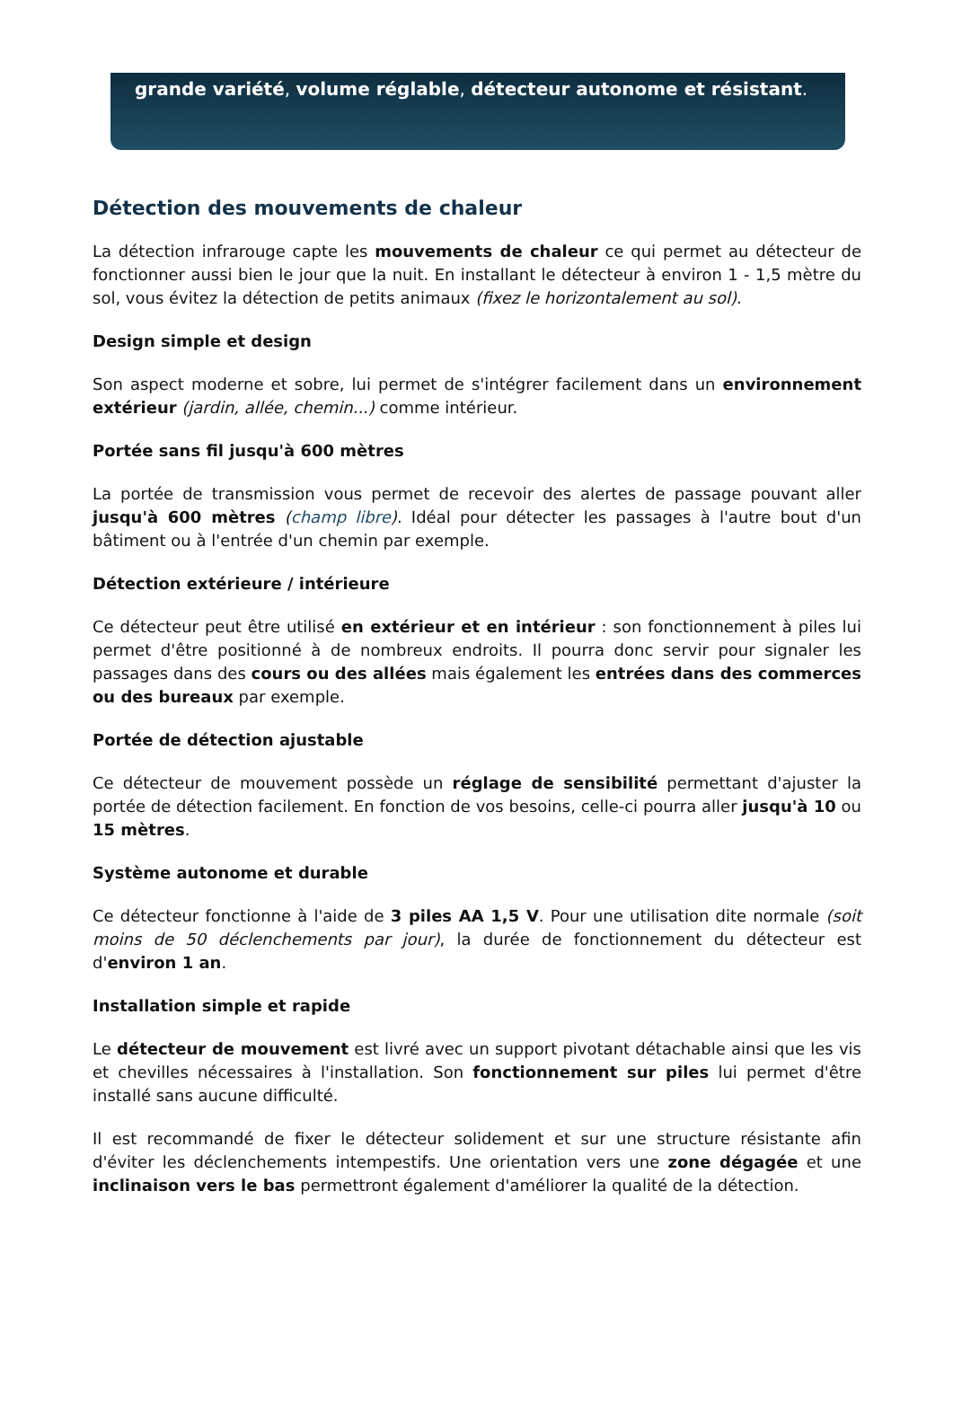grande variété, volume réglable, détecteur autonome et résistant.
Détection des mouvements de chaleur
La détection infrarouge capte les mouvements de chaleur ce qui permet au détecteur de fonctionner aussi bien le jour que la nuit. En installant le détecteur à environ 1 - 1,5 mètre du sol, vous évitez la détection de petits animaux (fixez le horizontalement au sol).
Design simple et design
Son aspect moderne et sobre, lui permet de s'intégrer facilement dans un environnement extérieur (jardin, allée, chemin...) comme intérieur.
Portée sans fil jusqu'à 600 mètres
La portée de transmission vous permet de recevoir des alertes de passage pouvant aller jusqu'à 600 mètres (champ libre). Idéal pour détecter les passages à l'autre bout d'un bâtiment ou à l'entrée d'un chemin par exemple.
Détection extérieure / intérieure
Ce détecteur peut être utilisé en extérieur et en intérieur : son fonctionnement à piles lui permet d'être positionné à de nombreux endroits. Il pourra donc servir pour signaler les passages dans des cours ou des allées mais également les entrées dans des commerces ou des bureaux par exemple.
Portée de détection ajustable
Ce détecteur de mouvement possède un réglage de sensibilité permettant d'ajuster la portée de détection facilement. En fonction de vos besoins, celle-ci pourra aller jusqu'à 10 ou 15 mètres.
Système autonome et durable
Ce détecteur fonctionne à l'aide de 3 piles AA 1,5 V. Pour une utilisation dite normale (soit moins de 50 déclenchements par jour), la durée de fonctionnement du détecteur est d'environ 1 an.
Installation simple et rapide
Le détecteur de mouvement est livré avec un support pivotant détachable ainsi que les vis et chevilles nécessaires à l'installation. Son fonctionnement sur piles lui permet d'être installé sans aucune difficulté.
Il est recommandé de fixer le détecteur solidement et sur une structure résistante afin d'éviter les déclenchements intempestifs. Une orientation vers une zone dégagée et une inclinaison vers le bas permettront également d'améliorer la qualité de la détection.